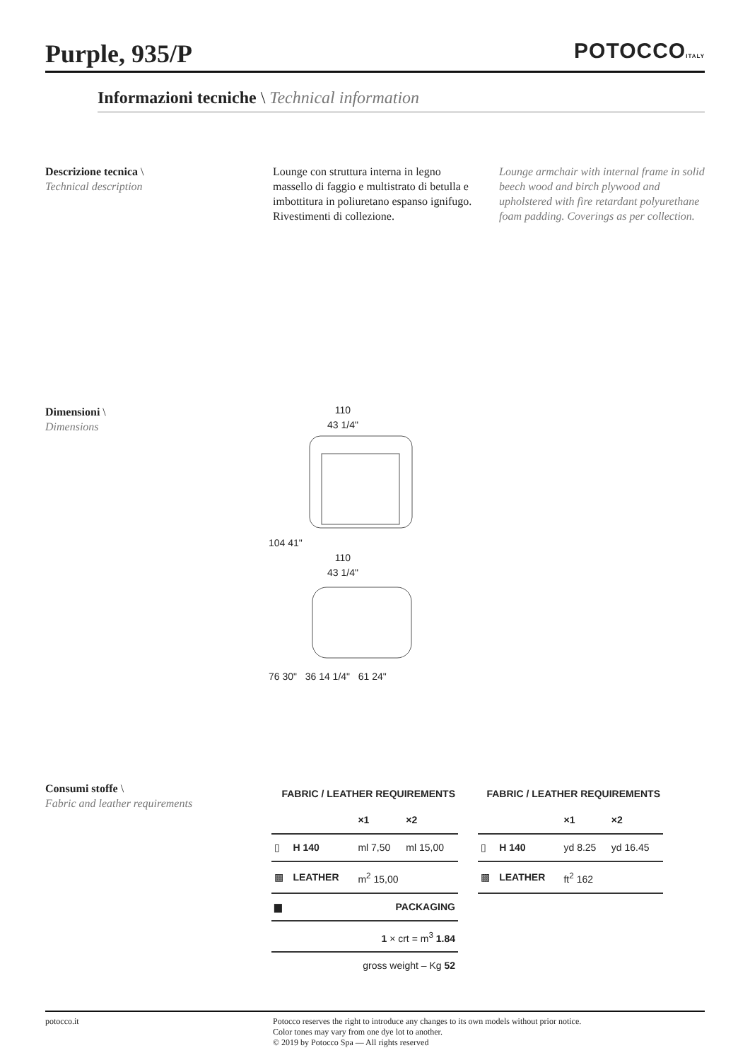Purple, 935/P
POTOCCOITALY
Informazioni tecniche \ Technical information
Descrizione tecnica \
Technical description
Lounge con struttura interna in legno massello di faggio e multistrato di betulla e imbottitura in poliuretano espanso ignifugo. Rivestimenti di collezione.
Lounge armchair with internal frame in solid beech wood and birch plywood and upholstered with fire retardant polyurethane foam padding. Coverings as per collection.
Dimensioni \
Dimensions
110
43 1/4"
104 41"
110
43 1/4"
76 30" 36 14 1/4" 61 24"
Consumi stoffe \
Fabric and leather requirements
| FABRIC / LEATHER REQUIREMENTS | | | |
| --- | --- | --- | --- |
| | | ×1 | ×2 |
| ▯ | H 140 | ml 7,50 | ml 15,00 |
| ▩ | LEATHER | m<sup>2</sup> 15,00 | |
| ▆ | PACKAGING | | |
| 1 × crt = m<sup>3</sup> 1.84 | | | |
| gross weight – Kg 52 | | | |
| FABRIC / LEATHER REQUIREMENTS | | | |
| --- | --- | --- | --- |
| | | ×1 | ×2 |
| ▯ | H 140 | yd 8.25 | yd 16.45 |
| ▩ | LEATHER | ft<sup>2</sup> 162 | |
potocco.it Potocco reserves the right to introduce any changes to its own models without prior notice.
Color tones may vary from one dye lot to another.
© 2019 by Potocco Spa — All rights reserved